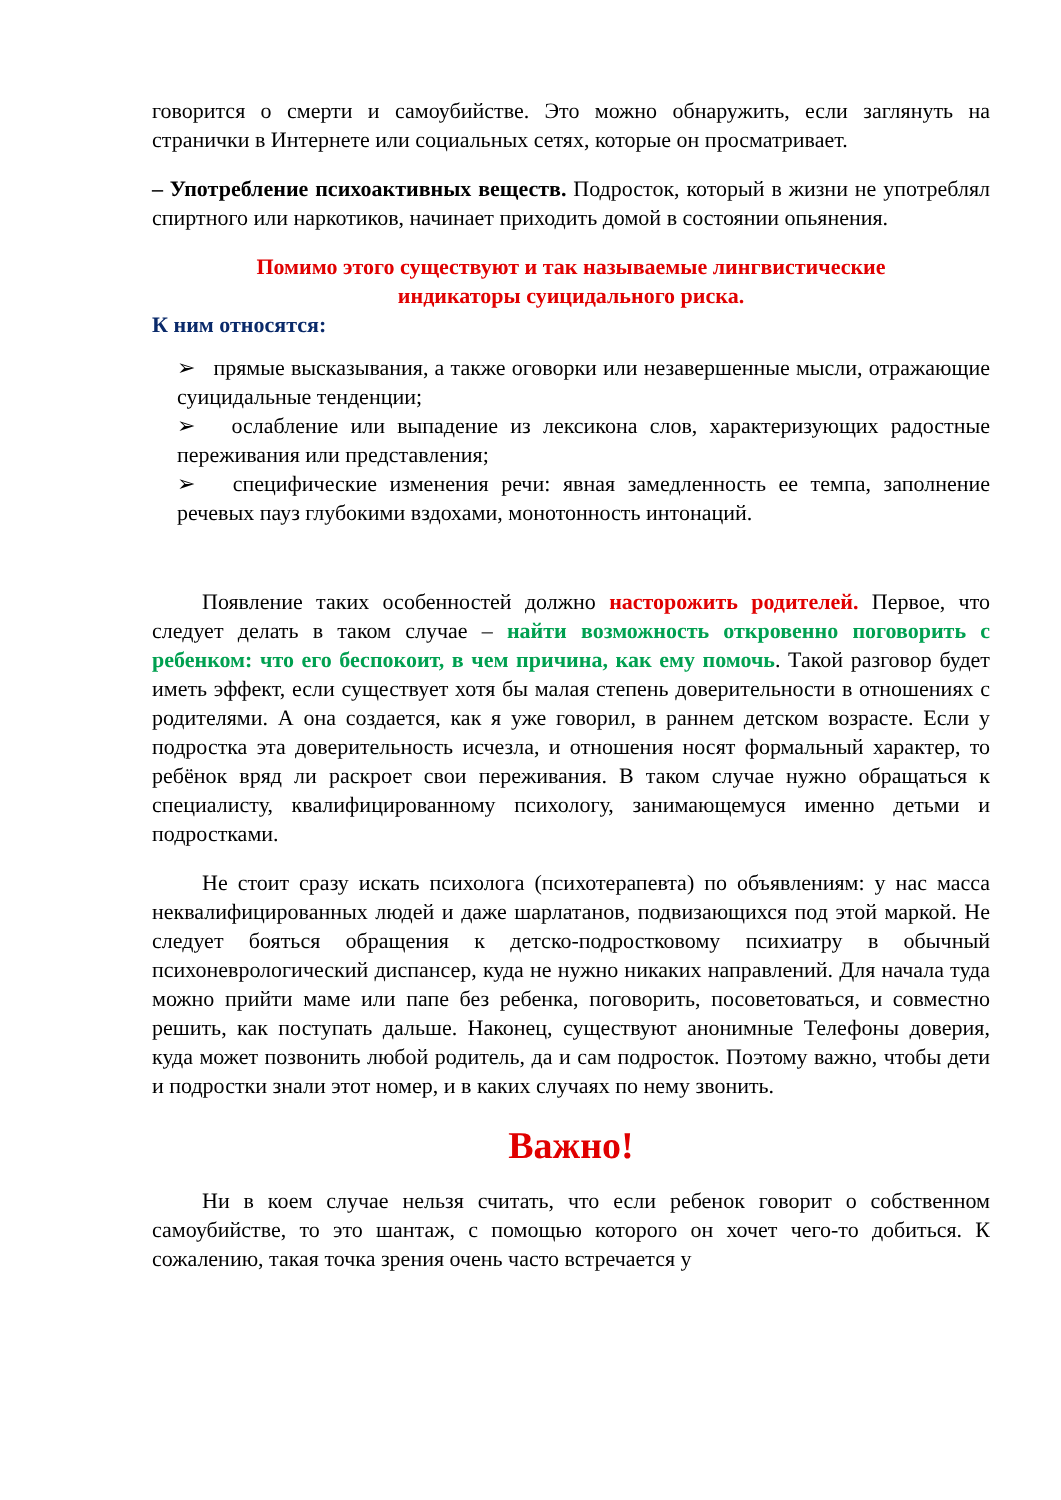говорится о смерти и самоубийстве. Это можно обнаружить, если заглянуть на странички в Интернете или социальных сетях, которые он просматривает.
– Употребление психоактивных веществ. Подросток, который в жизни не употреблял спиртного или наркотиков, начинает приходить домой в состоянии опьянения.
Помимо этого существуют и так называемые лингвистические
индикаторы суицидального риска.
К ним относятся:
➢ прямые высказывания, а также оговорки или незавершенные мысли, отражающие суицидальные тенденции;
➢ ослабление или выпадение из лексикона слов, характеризующих радостные переживания или представления;
➢ специфические изменения речи: явная замедленность ее темпа, заполнение речевых пауз глубокими вздохами, монотонность интонаций.
Появление таких особенностей должно насторожить родителей. Первое, что следует делать в таком случае – найти возможность откровенно поговорить с ребенком: что его беспокоит, в чем причина, как ему помочь. Такой разговор будет иметь эффект, если существует хотя бы малая степень доверительности в отношениях с родителями. А она создается, как я уже говорил, в раннем детском возрасте. Если у подростка эта доверительность исчезла, и отношения носят формальный характер, то ребёнок вряд ли раскроет свои переживания. В таком случае нужно обращаться к специалисту, квалифицированному психологу, занимающемуся именно детьми и подростками.
Не стоит сразу искать психолога (психотерапевта) по объявлениям: у нас масса неквалифицированных людей и даже шарлатанов, подвизающихся под этой маркой. Не следует бояться обращения к детско-подростковому психиатру в обычный психоневрологический диспансер, куда не нужно никаких направлений. Для начала туда можно прийти маме или папе без ребенка, поговорить, посоветоваться, и совместно решить, как поступать дальше. Наконец, существуют анонимные Телефоны доверия, куда может позвонить любой родитель, да и сам подросток. Поэтому важно, чтобы дети и подростки знали этот номер, и в каких случаях по нему звонить.
Важно!
Ни в коем случае нельзя считать, что если ребенок говорит о собственном самоубийстве, то это шантаж, с помощью которого он хочет чего-то добиться. К сожалению, такая точка зрения очень часто встречается у